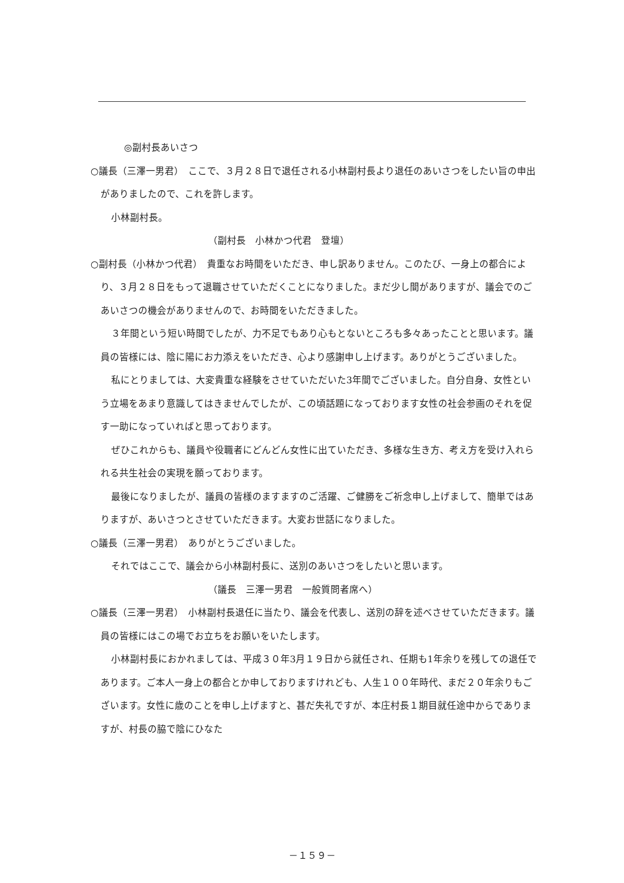◎副村長あいさつ
○議長（三澤一男君）　ここで、３月２８日で退任される小林副村長より退任のあいさつをしたい旨の申出がありましたので、これを許します。
小林副村長。
（副村長　小林かつ代君　登壇）
○副村長（小林かつ代君）　貴重なお時間をいただき、申し訳ありません。このたび、一身上の都合により、３月２８日をもって退職させていただくことになりました。まだ少し間がありますが、議会でのごあいさつの機会がありませんので、お時間をいただきました。
３年間という短い時間でしたが、力不足でもあり心もとないところも多々あったことと思います。議員の皆様には、陰に陽にお力添えをいただき、心より感謝申し上げます。ありがとうございました。
私にとりましては、大変貴重な経験をさせていただいた3年間でございました。自分自身、女性という立場をあまり意識してはきませんでしたが、この頃話題になっております女性の社会参画のそれを促す一助になっていればと思っております。
ぜひこれからも、議員や役職者にどんどん女性に出ていただき、多様な生き方、考え方を受け入れられる共生社会の実現を願っております。
最後になりましたが、議員の皆様のますますのご活躍、ご健勝をご祈念申し上げまして、簡単ではありますが、あいさつとさせていただきます。大変お世話になりました。
○議長（三澤一男君）　ありがとうございました。
それではここで、議会から小林副村長に、送別のあいさつをしたいと思います。
（議長　三澤一男君　一般質問者席へ）
○議長（三澤一男君）　小林副村長退任に当たり、議会を代表し、送別の辞を述べさせていただきます。議員の皆様にはこの場でお立ちをお願いをいたします。
小林副村長におかれましては、平成３０年3月１９日から就任され、任期も1年余りを残しての退任であります。ご本人一身上の都合とか申しておりますけれども、人生１００年時代、まだ２０年余りもございます。女性に歳のことを申し上げますと、甚だ失礼ですが、本庄村長１期目就任途中からでありますが、村長の脇で陰にひなた
－１５９－